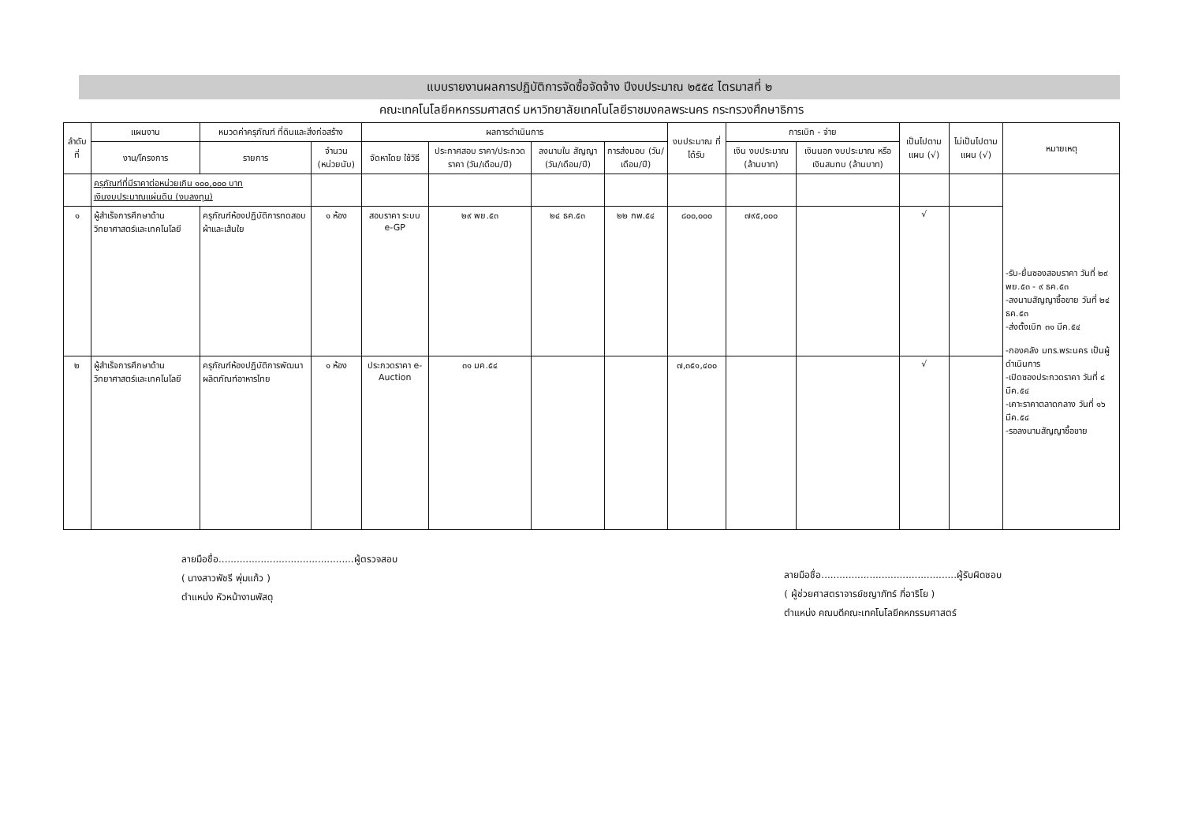แบบรายงานผลการปฏิบัติการจัดซื้อจัดจ้าง ปีงบประมาณ ๒๕๕๔ ไตรมาสที่ ๒
คณะเทคโนโลยีคหกรรมศาสตร์ มหาวิทยาลัยเทคโนโลยีราชมงคลพระนคร กระทรวงศึกษาธิการ
| ลำดับที่ | แผนงาน | หมวดค่าครุภัณฑ์ ที่ดินและสิ่งก่อสร้าง | | ผลการดำเนินการ | | | | งบประมาณ ที่ได้รับ | การเบิก - จ่าย | | เป็นไปตาม แผน (√) | ไม่เป็นไปตาม แผน (√) | หมายเหตุ |
| --- | --- | --- | --- | --- | --- | --- | --- | --- | --- | --- | --- | --- | --- |
| | งาน/โครงการ | รายการ | จำนวน (หน่วยนับ) | จัดหาโดย ใช้วิธี | ประกาศสอบ ราคา/ประกวด ราคา (วัน/เดือน/ปี) | ลงนามใน สัญญา (วัน/เดือน/ปี) | การส่งมอบ (วัน/เดือน/ปี) | | เงิน งบประมาณ (ล้านบาท) | เงินนอก งบประมาณ หรือเงินสมทบ (ล้านบาท) | | | |
| | ครุภัณฑ์ที่มีราคาต่อหน่วยเกิน ๑๐๐,๐๐๐ บาท เงินงบประมาณแผ่นดิน (งบลงทุน) | | | | | | | | | | | | -รับ-ยื่นซองสอบราคา วันที่ ๒๙ พย.๕๓ - ๙ ธค.๕๓ -ลงนามสัญญาซื้อขาย วันที่ ๒๔ ธค.๕๓ -ส่งตั้งเบิก ๓๑ มีค.๕๔ -กองคลัง มทร.พระนคร เป็นผู้ดำเนินการ -เปิดซองประกวดราคา วันที่ ๔ มีค.๕๔ -เคาะราคาตลาดกลาง วันที่ ๑๖ มีค.๕๔ -รอลงนามสัญญาซื้อขาย |
| ๑ | ผู้สำเร็จการศึกษาด้านวิทยาศาสตร์และเทคโนโลยี | ครุภัณฑ์ห้องปฏิบัติการทดสอบผ้าและเส้นใย | ๑ ห้อง | สอบราคา ระบบ e-GP | ๒๙ พย.๕๓ | ๒๔ ธค.๕๓ | ๒๒ กพ.๕๔ | ๘๐๐,๐๐๐ | ๗๙๕,๐๐๐ | | √ | | |
| ๒ | ผู้สำเร็จการศึกษาด้านวิทยาศาสตร์และเทคโนโลยี | ครุภัณฑ์ห้องปฏิบัติการพัฒนาผลิตภัณฑ์อาหารไทย | ๑ ห้อง | ประกวดราคา e-Auction | ๓๑ มค.๕๔ | | | ๗,๓๕๑,๔๐๐ | | | √ | | |
ลายมือชื่อ.............................................ผู้ตรวจสอบ
( นางสาวพัชรี พุ่มแก้ว )
ตำแหน่ง หัวหน้างานพัสดุ
ลายมือชื่อ.............................................ผู้รับผิดชอบ
( ผู้ช่วยศาสตราจารย์ชญาภัทร์ กี่อาริโย )
ตำแหน่ง คณบดีคณะเทคโนโลยีคหกรรมศาสตร์